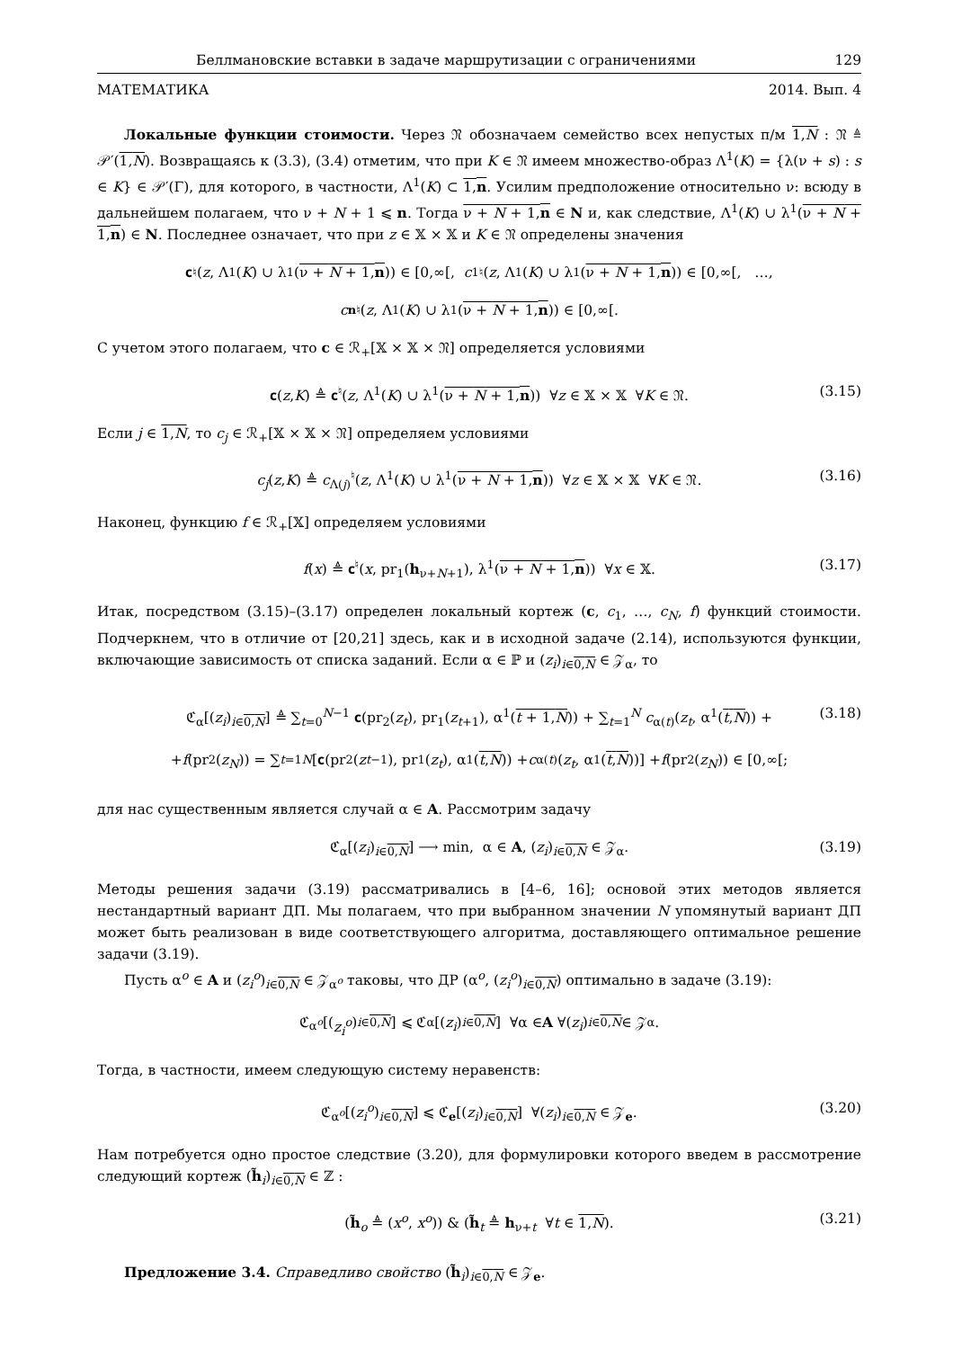Беллмановские вставки в задаче маршрутизации с ограничениями 129
МАТЕМАТИКА 2014. Вып. 4
Локальные функции стоимости. Через 𝔑 обозначаем семейство всех непустых п/м 1,N : 𝔑 ≜ 𝒫′(1,N). Возвращаясь к (3.3), (3.4) отметим, что при K ∈ 𝔑 имеем множество-образ Λ<sup>1</sup>(K) = {λ(ν + s) : s ∈ K} ∈ 𝒫′(Γ), для которого, в частности, Λ<sup>1</sup>(K) ⊂ 1,n. Усилим предположение относительно ν: всюду в дальнейшем полагаем, что ν + N + 1 ⩽ n. Тогда ν + N + 1,n ∈ N и, как следствие, Λ<sup>1</sup>(K) ∪ λ<sup>1</sup>(ν + N + 1,n) ∈ N. Последнее означает, что при z ∈ 𝕏 × 𝕏 и K ∈ 𝔑 определены значения
𝐜<sup>♮</sup>(z, Λ<sup>1</sup>(K) ∪ λ<sup>1</sup>(ν + N + 1,n)) ∈ [0,∞[, c<sub>1</sub><sup>♮</sup>(z, Λ<sup>1</sup>(K) ∪ λ<sup>1</sup>(ν + N + 1,n)) ∈ [0,∞[, …,
c<sub>n</sub><sup>♮</sup>(z, Λ<sup>1</sup>(K) ∪ λ<sup>1</sup>(ν + N + 1,n)) ∈ [0,∞[.
С учетом этого полагаем, что c ∈ ℛ<sub>+</sub>[𝕏 × 𝕏 × 𝔑] определяется условиями
𝐜(z,K) ≜ 𝐜<sup>♮</sup>(z, Λ<sup>1</sup>(K) ∪ λ<sup>1</sup>(ν + N + 1,n)) ∀z ∈ 𝕏 × 𝕏 ∀K ∈ 𝔑. (3.15)
Если j ∈ 1,N, то c<sub>j</sub> ∈ ℛ<sub>+</sub>[𝕏 × 𝕏 × 𝔑] определяем условиями
c<sub>j</sub>(z,K) ≜ c<sub>Λ(j)</sub><sup>♮</sup>(z, Λ<sup>1</sup>(K) ∪ λ<sup>1</sup>(ν + N + 1,n)) ∀z ∈ 𝕏 × 𝕏 ∀K ∈ 𝔑. (3.16)
Наконец, функцию f ∈ ℛ<sub>+</sub>[𝕏] определяем условиями
f(x) ≜ 𝐜<sup>♮</sup>(x, pr<sub>1</sub>(h<sub>ν+N+1</sub>), λ<sup>1</sup>(ν + N + 1,n)) ∀x ∈ 𝕏. (3.17)
Итак, посредством (3.15)–(3.17) определен локальный кортеж (c, c<sub>1</sub>, …, c<sub>N</sub>, f) функций стоимости. Подчеркнем, что в отличие от [20,21] здесь, как и в исходной задаче (2.14), используются функции, включающие зависимость от списка заданий. Если α ∈ ℙ и (z<sub>i</sub>)<sub>i∈0,N</sub> ∈ 𝒵<sub>α</sub>, то
ℭ<sub>α</sub>[(z<sub>i</sub>)<sub>i∈0,N</sub>] ≜ ∑<sub>t=0</sub><sup>N−1</sup> 𝐜(pr<sub>2</sub>(z<sub>t</sub>), pr<sub>1</sub>(z<sub>t+1</sub>), α<sup>1</sup>(t + 1,N)) + ∑<sub>t=1</sub><sup>N</sup> c<sub>α(t)</sub>(z<sub>t</sub>, α<sup>1</sup>(t,N)) + (3.18)
+ f (pr<sub>2</sub>(z<sub>N</sub>)) = ∑<sub>t=1</sub><sup>N</sup> [𝐜(pr<sub>2</sub>(z<sub>t−1</sub>), pr<sub>1</sub>(z<sub>t</sub>), α<sup>1</sup>(t,N)) + c<sub>α(t)</sub>(z<sub>t</sub>, α<sup>1</sup>(t,N))] + f (pr<sub>2</sub>(z<sub>N</sub>)) ∈ [0,∞[;
для нас существенным является случай α ∈ A. Рассмотрим задачу
ℭ<sub>α</sub>[(z<sub>i</sub>)<sub>i∈0,N</sub>] ⟶ min, α ∈ A, (z<sub>i</sub>)<sub>i∈0,N</sub> ∈ 𝒵<sub>α</sub>. (3.19)
Методы решения задачи (3.19) рассматривались в [4–6, 16]; основой этих методов является нестандартный вариант ДП. Мы полагаем, что при выбранном значении N упомянутый вариант ДП может быть реализован в виде соответствующего алгоритма, доставляющего оптимальное решение задачи (3.19).
Пусть α<sup>o</sup> ∈ A и (z<sub>i</sub><sup>o</sup>)<sub>i∈0,N</sub> ∈ 𝒵<sub>α<sup>o</sup></sub> таковы, что ДР (α<sup>o</sup>, (z<sub>i</sub><sup>o</sup>)<sub>i∈0,N</sub>) оптимально в задаче (3.19):
ℭ<sub>α<sup>o</sup></sub> [(z<sub>i</sub><sup>o</sup>)<sub>i∈0,N</sub>] ⩽ ℭ<sub>α</sub>[(z<sub>i</sub>)<sub>i∈0,N</sub>] ∀α ∈ A ∀(z<sub>i</sub>)<sub>i∈0,N</sub> ∈ 𝒵<sub>α</sub>.
Тогда, в частности, имеем следующую систему неравенств:
ℭ<sub>α<sup>o</sup></sub>[(z<sub>i</sub><sup>o</sup>)<sub>i∈0,N</sub>] ⩽ ℭ<sub>e</sub>[(z<sub>i</sub>)<sub>i∈0,N</sub>] ∀(z<sub>i</sub>)<sub>i∈0,N</sub> ∈ 𝒵<sub>e</sub>. (3.20)
Нам потребуется одно простое следствие (3.20), для формулировки которого введем в рассмотрение следующий кортеж (h̃<sub>i</sub>)<sub>i∈0,N</sub> ∈ ℤ :
(h̃<sub>o</sub> ≜ (x<sup>o</sup>, x<sup>o</sup>)) & (h̃<sub>t</sub> ≜ h<sub>ν+t</sub> ∀t ∈ 1,N). (3.21)
Предложение 3.4. Справедливо свойство (h̃<sub>i</sub>)<sub>i∈0,N</sub> ∈ 𝒵<sub>e</sub>.